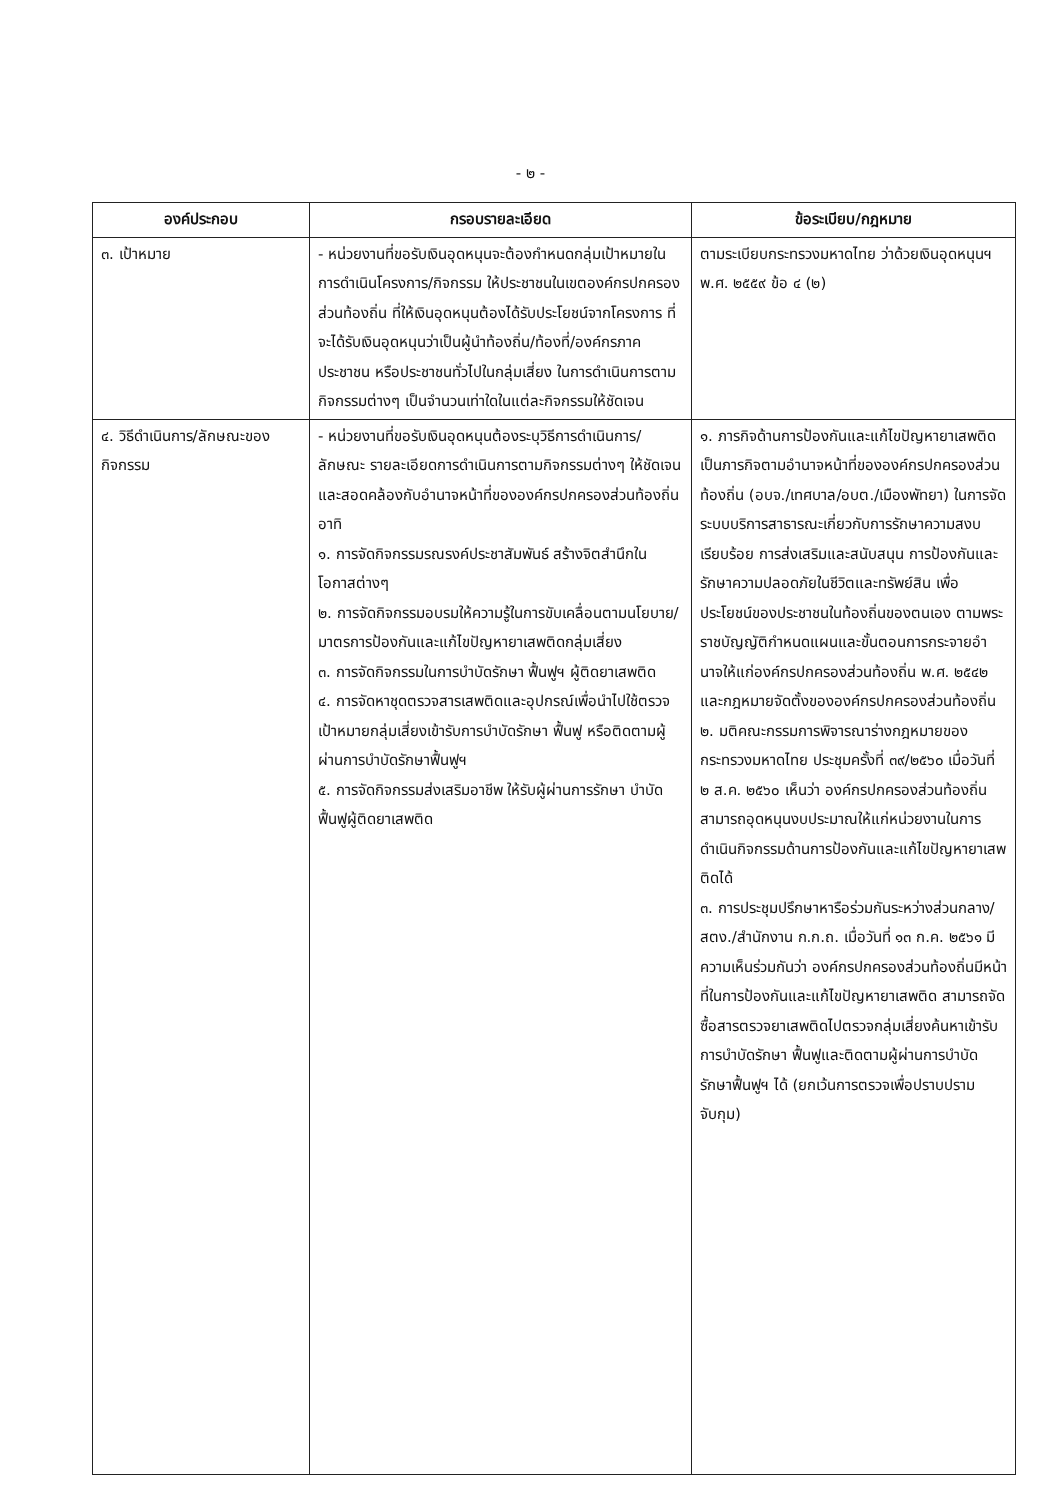- ๒ -
| องค์ประกอบ | กรอบรายละเอียด | ข้อระเบียบ/กฎหมาย |
| --- | --- | --- |
| ๓. เป้าหมาย | - หน่วยงานที่ขอรับเงินอุดหนุนจะต้องกำหนดกลุ่มเป้าหมายในการดำเนินโครงการ/กิจกรรม ให้ประชาชนในเขตองค์กรปกครองส่วนท้องถิ่น ที่ให้เงินอุดหนุนต้องได้รับประโยชน์จากโครงการ ที่จะได้รับเงินอุดหนุนว่าเป็นผู้นำท้องถิ่น/ท้องที่/องค์กรภาคประชาชน หรือประชาชนทั่วไปในกลุ่มเสี่ยง ในการดำเนินการตามกิจกรรมต่างๆ เป็นจำนวนเท่าใดในแต่ละกิจกรรมให้ชัดเจน | ตามระเบียบกระทรวงมหาดไทย ว่าด้วยเงินอุดหนุนฯ พ.ศ. ๒๕๕๙ ข้อ ๔ (๒) |
| ๔. วิธีดำเนินการ/ลักษณะของกิจกรรม | - หน่วยงานที่ขอรับเงินอุดหนุนต้องระบุวิธีการดำเนินการ/ลักษณะ รายละเอียดการดำเนินการตามกิจกรรมต่างๆ ให้ชัดเจนและสอดคล้องกับอำนาจหน้าที่ขององค์กรปกครองส่วนท้องถิ่น อาทิ ๑. การจัดกิจกรรมรณรงค์ประชาสัมพันธ์ สร้างจิตสำนึกในโอกาสต่างๆ ๒. การจัดกิจกรรมอบรมให้ความรู้ในการขับเคลื่อนตามนโยบาย/มาตรการป้องกันและแก้ไขปัญหายาเสพติดกลุ่มเสี่ยง ๓. การจัดกิจกรรมในการบำบัดรักษา ฟื้นฟูฯ ผู้ติดยาเสพติด ๔. การจัดหาชุดตรวจสารเสพติดและอุปกรณ์เพื่อนำไปใช้ตรวจเป้าหมายกลุ่มเสี่ยงเข้ารับการบำบัดรักษา ฟื้นฟู หรือติดตามผู้ผ่านการบำบัดรักษาฟื้นฟูฯ ๕. การจัดกิจกรรมส่งเสริมอาชีพ ให้รับผู้ผ่านการรักษา บำบัดฟื้นฟูผู้ติดยาเสพติด | ๑. ภารกิจด้านการป้องกันและแก้ไขปัญหายาเสพติดเป็นภารกิจตามอำนาจหน้าที่ขององค์กรปกครองส่วนท้องถิ่น (อบจ./เทศบาล/อบต./เมืองพัทยา) ในการจัดระบบบริการสาธารณะเกี่ยวกับการรักษาความสงบเรียบร้อย การส่งเสริมและสนับสนุน การป้องกันและรักษาความปลอดภัยในชีวิตและทรัพย์สิน เพื่อประโยชน์ของประชาชนในท้องถิ่นของตนเอง ตามพระราชบัญญัติกำหนดแผนและขั้นตอนการกระจายอำนาจให้แก่องค์กรปกครองส่วนท้องถิ่น พ.ศ. ๒๕๔๒ และกฎหมายจัดตั้งขององค์กรปกครองส่วนท้องถิ่น ๒. มติคณะกรรมการพิจารณาร่างกฎหมายของกระทรวงมหาดไทย ประชุมครั้งที่ ๓๙/๒๕๖๐ เมื่อวันที่ ๒ ส.ค. ๒๕๖๐ เห็นว่า องค์กรปกครองส่วนท้องถิ่นสามารถอุดหนุนงบประมาณให้แก่หน่วยงานในการดำเนินกิจกรรมด้านการป้องกันและแก้ไขปัญหายาเสพติดได้ ๓. การประชุมปรึกษาหารือร่วมกันระหว่างส่วนกลาง/สตง./สำนักงาน ก.ก.ถ. เมื่อวันที่ ๑๓ ก.ค. ๒๕๖๑ มีความเห็นร่วมกันว่า องค์กรปกครองส่วนท้องถิ่นมีหน้าที่ในการป้องกันและแก้ไขปัญหายาเสพติด สามารถจัดซื้อสารตรวจยาเสพติดไปตรวจกลุ่มเสี่ยงค้นหาเข้ารับการบำบัดรักษา ฟื้นฟูและติดตามผู้ผ่านการบำบัดรักษาฟื้นฟูฯ ได้ (ยกเว้นการตรวจเพื่อปราบปรามจับกุม) |